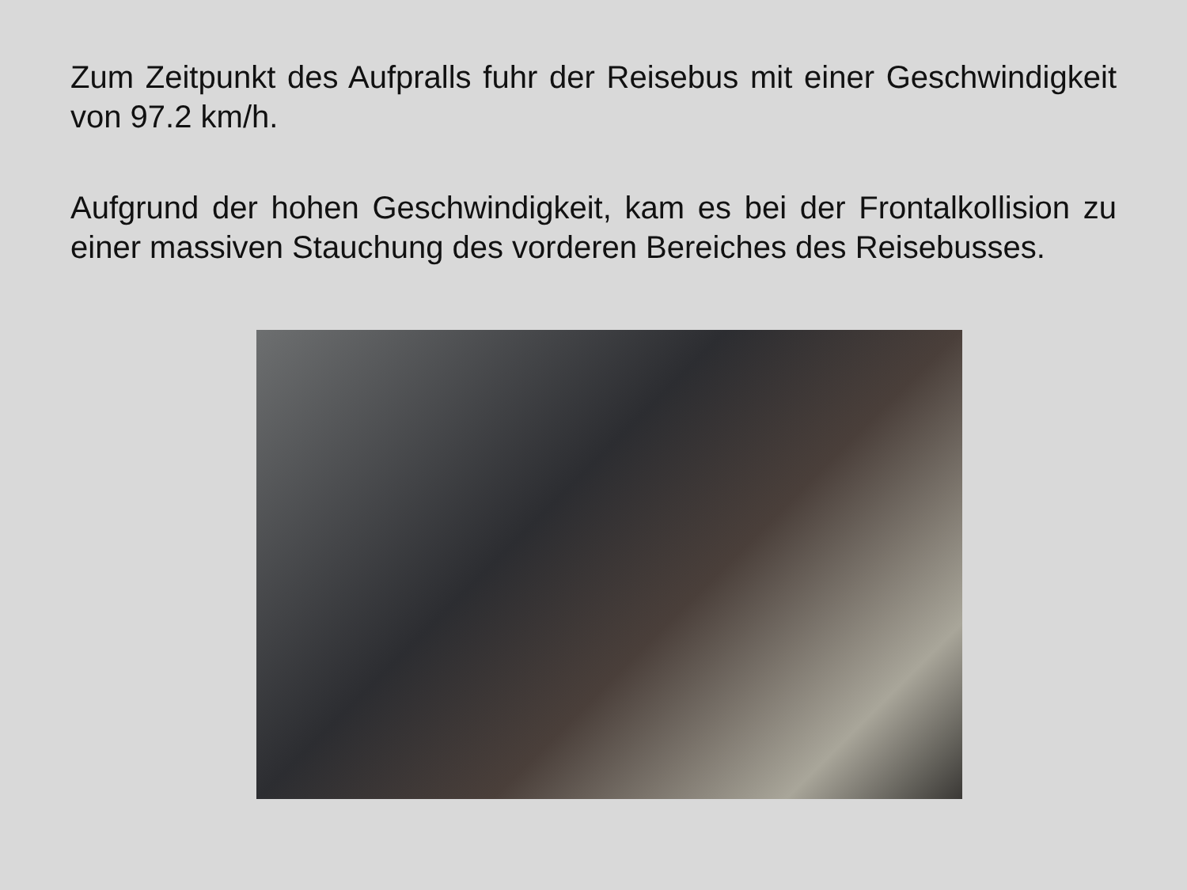Zum Zeitpunkt des Aufpralls fuhr der Reisebus mit einer Geschwindigkeit von 97.2 km/h.
Aufgrund der hohen Geschwindigkeit, kam es bei der Frontalkollision zu einer massiven Stauchung des vorderen Bereiches des Reisebusses.